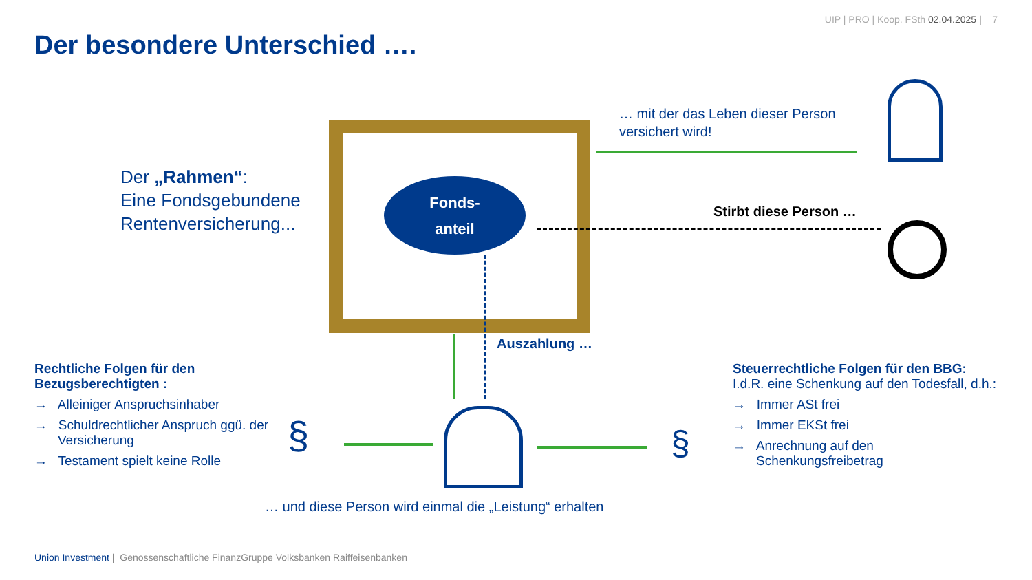UIP | PRO | Koop. FSth 02.04.2025 | 7
Der besondere Unterschied ….
Der „Rahmen“:
Eine Fondsgebundene
Rentenversicherung...
Fonds-
anteil
… mit der das Leben dieser Person
versichert wird!
Stirbt diese Person …
Auszahlung …
§ §
Rechtliche Folgen für den Bezugsberechtigten :
→ Alleiniger Anspruchsinhaber
→ Schuldrechtlicher Anspruch ggü. der Versicherung
→ Testament spielt keine Rolle
Steuerrechtliche Folgen für den BBG: I.d.R. eine Schenkung auf den Todesfall, d.h.:
→ Immer ASt frei
→ Immer EKSt frei
→ Anrechnung auf den Schenkungsfreibetrag
… und diese Person wird einmal die „Leistung“ erhalten
Union Investment | Genossenschaftliche FinanzGruppe Volksbanken Raiffeisenbanken